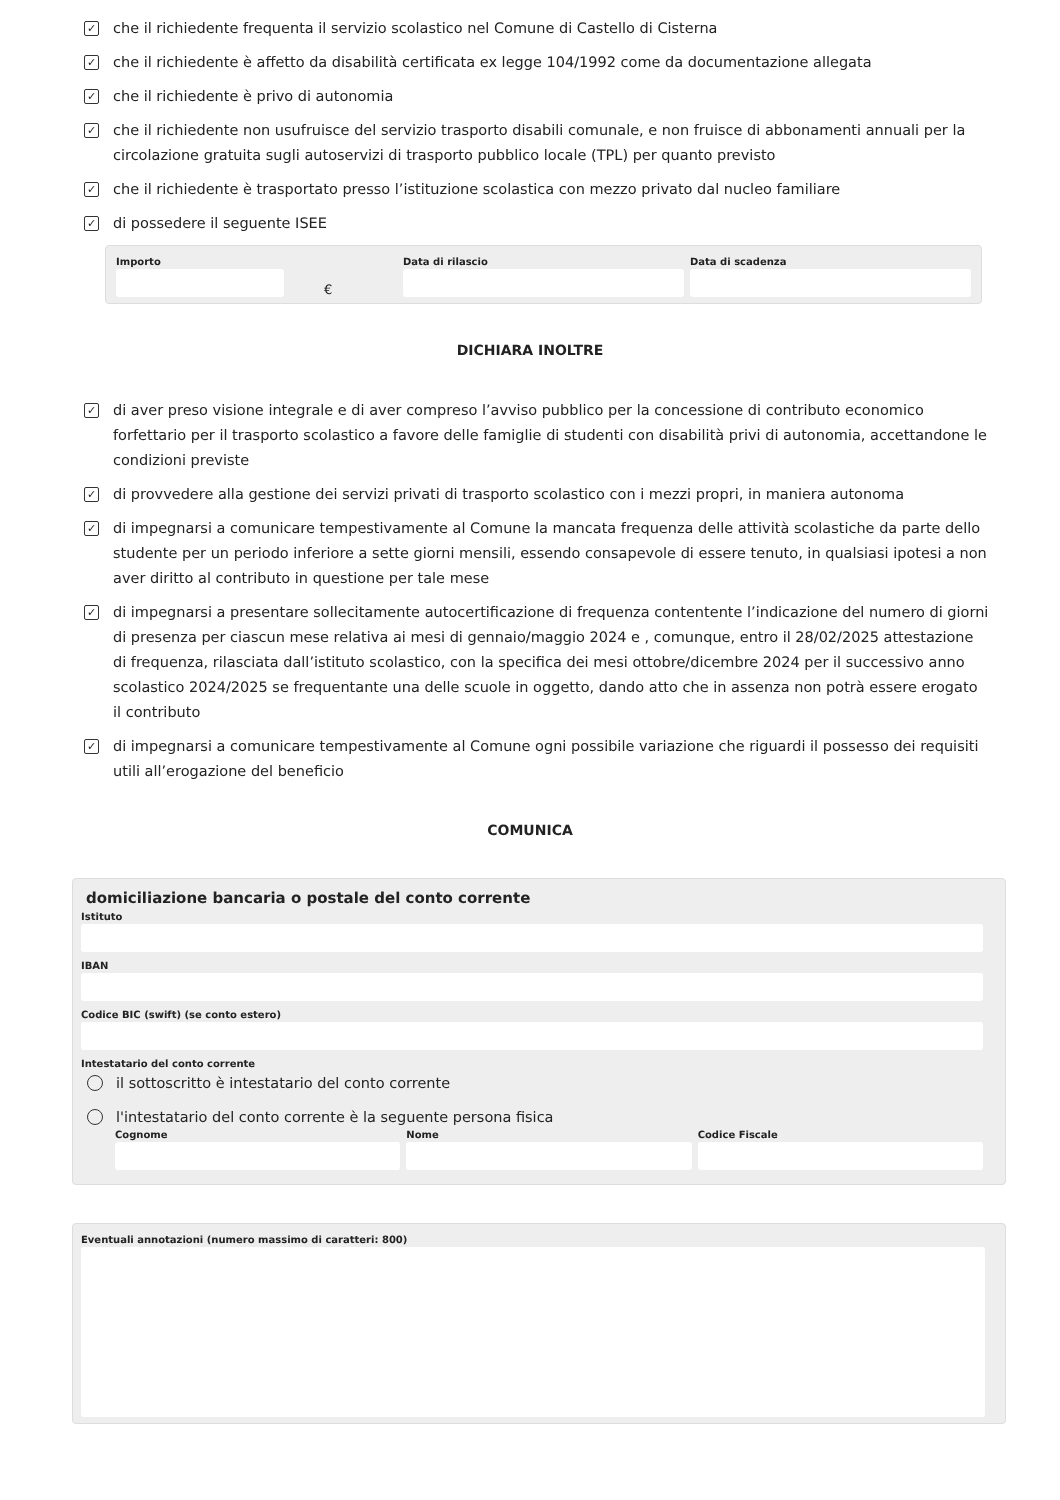✓
che il richiedente frequenta il servizio scolastico nel Comune di Castello di Cisterna
✓
che il richiedente è affetto da disabilità certificata ex legge 104/1992 come da documentazione allegata
✓
che il richiedente è privo di autonomia
✓
che il richiedente non usufruisce del servizio trasporto disabili comunale, e non fruisce di abbonamenti annuali per la circolazione gratuita sugli autoservizi di trasporto pubblico locale (TPL) per quanto previsto
✓
che il richiedente è trasportato presso l’istituzione scolastica con mezzo privato dal nucleo familiare
✓
di possedere il seguente ISEE
Importo
€
Data di rilascio Data di scadenza
DICHIARA INOLTRE
✓
di aver preso visione integrale e di aver compreso l’avviso pubblico per la concessione di contributo economico forfettario per il trasporto scolastico a favore delle famiglie di studenti con disabilità privi di autonomia, accettandone le condizioni previste
✓
di provvedere alla gestione dei servizi privati di trasporto scolastico con i mezzi propri, in maniera autonoma
✓
di impegnarsi a comunicare tempestivamente al Comune la mancata frequenza delle attività scolastiche da parte dello studente per un periodo inferiore a sette giorni mensili, essendo consapevole di essere tenuto, in qualsiasi ipotesi a non aver diritto al contributo in questione per tale mese
✓
di impegnarsi a presentare sollecitamente autocertificazione di frequenza contentente l’indicazione del numero di giorni di presenza per ciascun mese relativa ai mesi di gennaio/maggio 2024 e , comunque, entro il 28/02/2025 attestazione di frequenza, rilasciata dall’istituto scolastico, con la specifica dei mesi ottobre/dicembre 2024 per il successivo anno scolastico 2024/2025 se frequentante una delle scuole in oggetto, dando atto che in assenza non potrà essere erogato il contributo
✓
di impegnarsi a comunicare tempestivamente al Comune ogni possibile variazione che riguardi il possesso dei requisiti utili all’erogazione del beneficio
COMUNICA
domiciliazione bancaria o postale del conto corrente
Istituto
IBAN
Codice BIC (swift) (se conto estero)
Intestatario del conto corrente
il sottoscritto è intestatario del conto corrente
l'intestatario del conto corrente è la seguente persona fisica
Cognome Nome Codice Fiscale
Eventuali annotazioni (numero massimo di caratteri: 800)